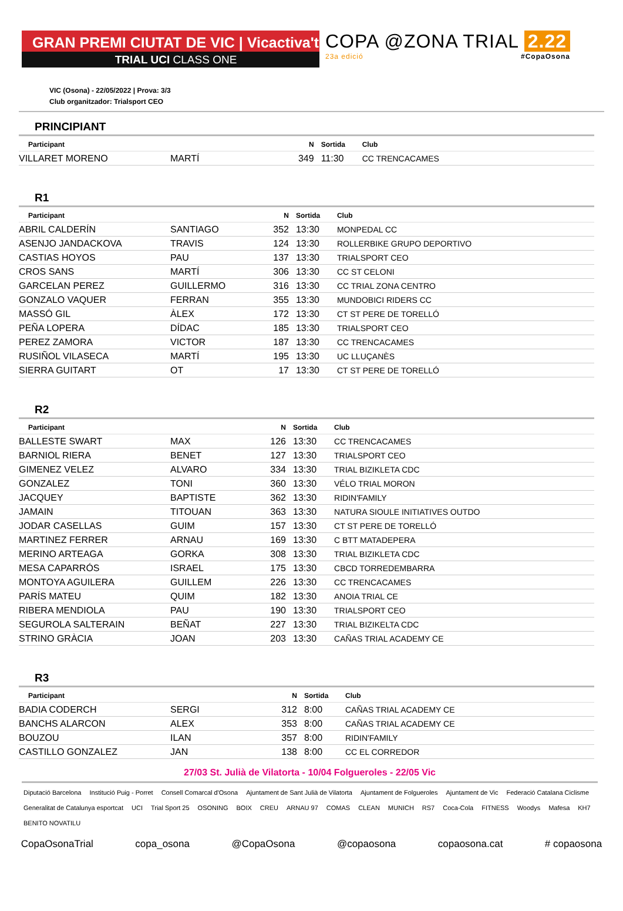GRAN PREMI CIUTAT DE VIC | Vicactiva't
TRIAL UCI CLASS ONE
COPA @ZONA TRIAL 2.22
23a edició #CopaOsona
VIC (Osona) - 22/05/2022 | Prova: 3/3
Club organitzador: Trialsport CEO
PRINCIPIANT
| Participant | | N | Sortida | Club |
| --- | --- | --- | --- | --- |
| VILLARET MORENO | MARTÍ | 349 | 11:30 | CC TRENCACAMES |
R1
| Participant | | N | Sortida | Club |
| --- | --- | --- | --- | --- |
| ABRIL CALDERÍN | SANTIAGO | 352 | 13:30 | MONPEDAL CC |
| ASENJO JANDACKOVA | TRAVIS | 124 | 13:30 | ROLLERBIKE GRUPO DEPORTIVO |
| CASTIAS HOYOS | PAU | 137 | 13:30 | TRIALSPORT CEO |
| CROS SANS | MARTÍ | 306 | 13:30 | CC ST CELONI |
| GARCELAN PEREZ | GUILLERMO | 316 | 13:30 | CC TRIAL ZONA CENTRO |
| GONZALO VAQUER | FERRAN | 355 | 13:30 | MUNDOBICI RIDERS CC |
| MASSÓ GIL | ÀLEX | 172 | 13:30 | CT ST PERE DE TORELLÓ |
| PEÑA LOPERA | DÍDAC | 185 | 13:30 | TRIALSPORT CEO |
| PEREZ ZAMORA | VICTOR | 187 | 13:30 | CC TRENCACAMES |
| RUSIÑOL VILASECA | MARTÍ | 195 | 13:30 | UC LLUÇANÈS |
| SIERRA GUITART | OT | 17 | 13:30 | CT ST PERE DE TORELLÓ |
R2
| Participant | | N | Sortida | Club |
| --- | --- | --- | --- | --- |
| BALLESTE SWART | MAX | 126 | 13:30 | CC TRENCACAMES |
| BARNIOL RIERA | BENET | 127 | 13:30 | TRIALSPORT CEO |
| GIMENEZ VELEZ | ALVARO | 334 | 13:30 | TRIAL BIZIKLETA CDC |
| GONZALEZ | TONI | 360 | 13:30 | VÉLO TRIAL MORON |
| JACQUEY | BAPTISTE | 362 | 13:30 | RIDIN'FAMILY |
| JAMAIN | TITOUAN | 363 | 13:30 | NATURA SIOULE INITIATIVES OUTDO |
| JODAR CASELLAS | GUIM | 157 | 13:30 | CT ST PERE DE TORELLÓ |
| MARTINEZ FERRER | ARNAU | 169 | 13:30 | C BTT MATADEPERA |
| MERINO ARTEAGA | GORKA | 308 | 13:30 | TRIAL BIZIKLETA CDC |
| MESA CAPARRÓS | ISRAEL | 175 | 13:30 | CBCD TORREDEMBARRA |
| MONTOYA AGUILERA | GUILLEM | 226 | 13:30 | CC TRENCACAMES |
| PARÍS MATEU | QUIM | 182 | 13:30 | ANOIA TRIAL CE |
| RIBERA MENDIOLA | PAU | 190 | 13:30 | TRIALSPORT CEO |
| SEGUROLA SALTERAIN | BEÑAT | 227 | 13:30 | TRIAL BIZIKELTA CDC |
| STRINO GRÀCIA | JOAN | 203 | 13:30 | CAÑAS TRIAL ACADEMY CE |
R3
| Participant | | N | Sortida | Club |
| --- | --- | --- | --- | --- |
| BADIA CODERCH | SERGI | 312 | 8:00 | CAÑAS TRIAL ACADEMY CE |
| BANCHS ALARCON | ALEX | 353 | 8:00 | CAÑAS TRIAL ACADEMY CE |
| BOUZOU | ILAN | 357 | 8:00 | RIDIN'FAMILY |
| CASTILLO GONZALEZ | JAN | 138 | 8:00 | CC EL CORREDOR |
27/03 St. Julià de Vilatorta - 10/04 Folgueroles - 22/05 Vic
Diputació Barcelona Institució Puig - Porret Consell Comarcal d'Osona Ajuntament de Sant Julià de Vilatorta Ajuntament de Folgueroles Ajuntament de Vic Federació Catalana Ciclisme Generalitat de Catalunya esportcat UCI Trial Sport 25 OSONING BOIX CREU ARNAU 97 COMAS CLEAN MUNICH RS7 Coca-Cola FITNESS Woodys Mafesa KH7 BENITO NOVATILU
CopaOsonaTrial copa_osona @CopaOsona @copaosona copaosona.cat # copaosona